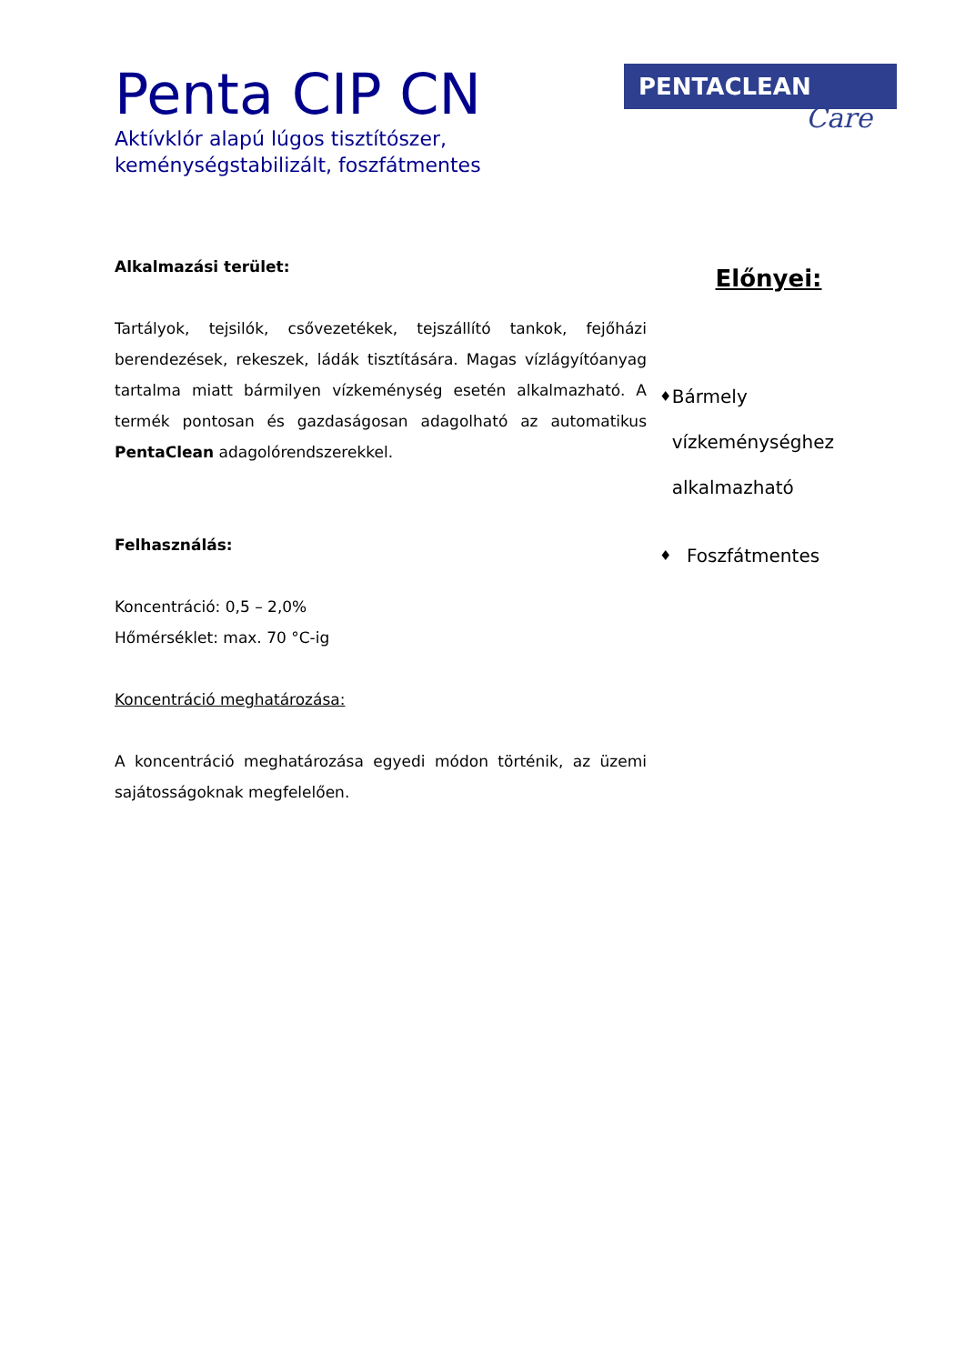Penta CIP CN
Aktívklór alapú lúgos tisztítószer,
keménységstabilizált, foszfátmentes
PENTACLEAN
Care
Alkalmazási terület:
Tartályok, tejsilók, csővezetékek, tejszállító tankok, fejőházi berendezések, rekeszek, ládák tisztítására. Magas vízlágyítóanyag tartalma miatt bármilyen vízkeménység esetén alkalmazható. A termék pontosan és gazdaságosan adagolható az automatikus PentaClean adagolórendszerekkel.
Felhasználás:
Koncentráció: 0,5 – 2,0%
Hőmérséklet: max. 70 °C-ig
Koncentráció meghatározása:
A koncentráció meghatározása egyedi módon történik, az üzemi sajátosságoknak megfelelően.
Előnyei:
♦ Bármely vízkeménységhez alkalmazható
♦ Foszfátmentes